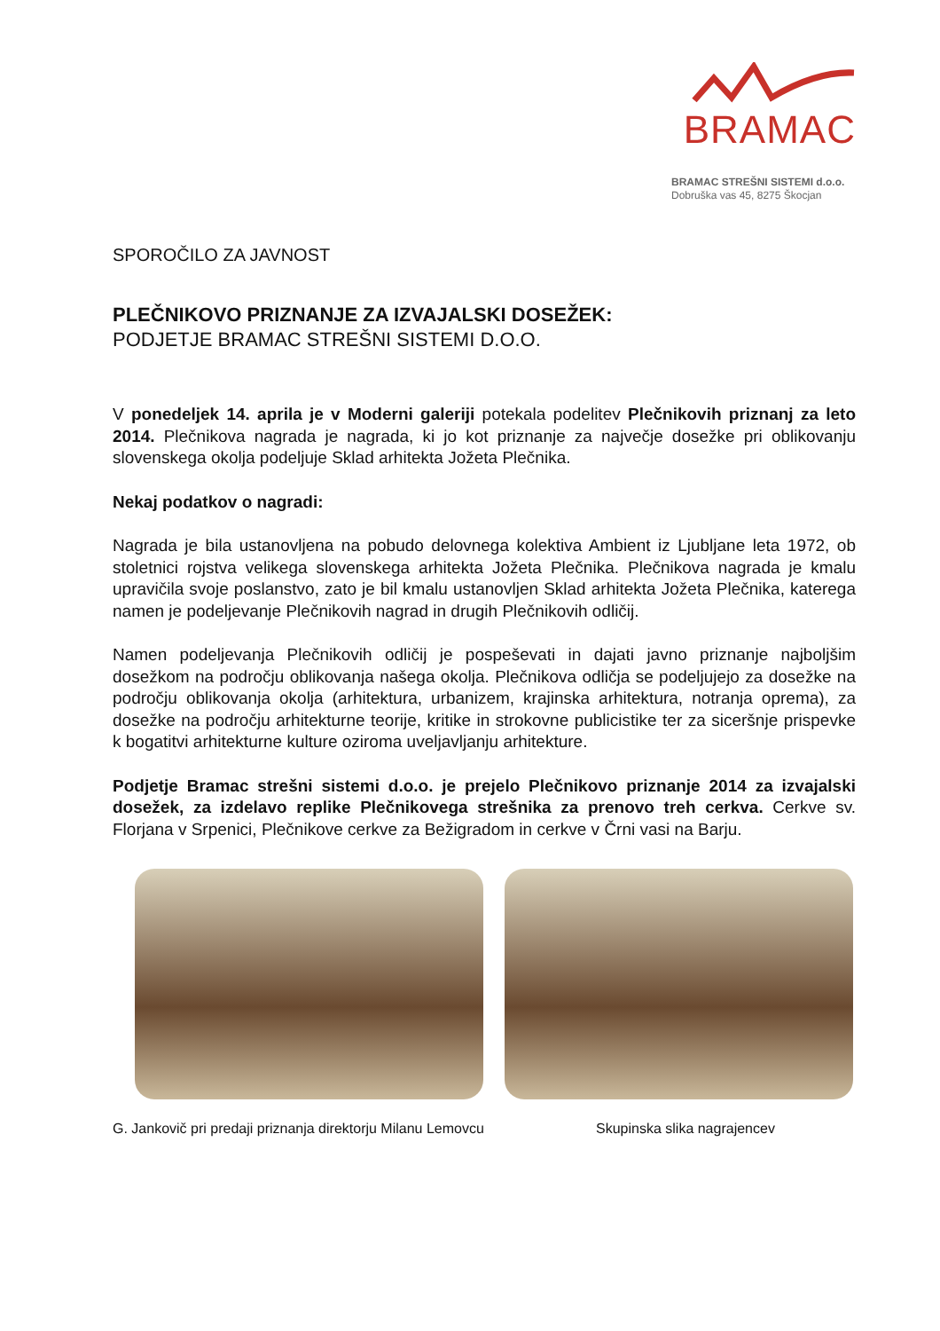BRAMAC
BRAMAC STREŠNI SISTEMI d.o.o.
Dobruška vas 45, 8275 Škocjan
SPOROČILO ZA JAVNOST
PLEČNIKOVO PRIZNANJE ZA IZVAJALSKI DOSEŽEK:
PODJETJE BRAMAC STREŠNI SISTEMI D.O.O.
V ponedeljek 14. aprila je v Moderni galeriji potekala podelitev Plečnikovih priznanj za leto 2014. Plečnikova nagrada je nagrada, ki jo kot priznanje za največje dosežke pri oblikovanju slovenskega okolja podeljuje Sklad arhitekta Jožeta Plečnika.
Nekaj podatkov o nagradi:
Nagrada je bila ustanovljena na pobudo delovnega kolektiva Ambient iz Ljubljane leta 1972, ob stoletnici rojstva velikega slovenskega arhitekta Jožeta Plečnika. Plečnikova nagrada je kmalu upravičila svoje poslanstvo, zato je bil kmalu ustanovljen Sklad arhitekta Jožeta Plečnika, katerega namen je podeljevanje Plečnikovih nagrad in drugih Plečnikovih odličij.
Namen podeljevanja Plečnikovih odličij je pospeševati in dajati javno priznanje najboljšim dosežkom na področju oblikovanja našega okolja. Plečnikova odličja se podeljujejo za dosežke na področju oblikovanja okolja (arhitektura, urbanizem, krajinska arhitektura, notranja oprema), za dosežke na področju arhitekturne teorije, kritike in strokovne publicistike ter za siceršnje prispevke k bogatitvi arhitekturne kulture oziroma uveljavljanju arhitekture.
Podjetje Bramac strešni sistemi d.o.o. je prejelo Plečnikovo priznanje 2014 za izvajalski dosežek, za izdelavo replike Plečnikovega strešnika za prenovo treh cerkva. Cerkve sv. Florjana v Srpenici, Plečnikove cerkve za Bežigradom in cerkve v Črni vasi na Barju.
G. Jankovič pri predaji priznanja direktorju Milanu Lemovcu
Skupinska slika nagrajencev